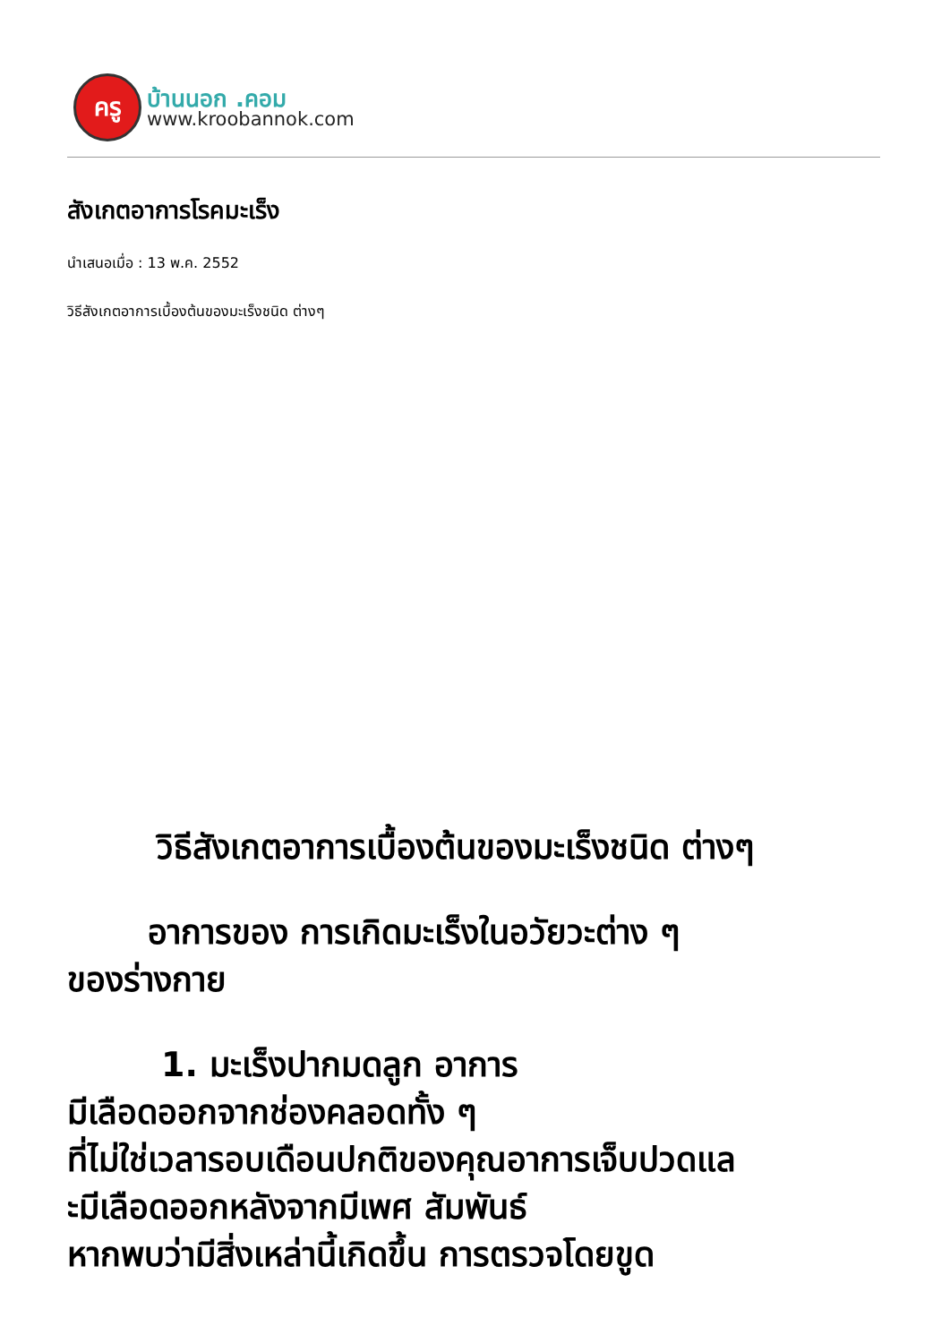ครู
บ้านนอก .คอม
www.kroobannok.com
สังเกตอาการโรคมะเร็ง
นำเสนอเมื่อ : 13 พ.ค. 2552
วิธีสังเกตอาการเบื้องต้นของมะเร็งชนิด ต่างๆ
วิธีสังเกตอาการเบื้องต้นของมะเร็งชนิด ต่างๆ
อาการของ การเกิดมะเร็งในอวัยวะต่าง ๆ
ของร่างกาย
1. มะเร็งปากมดลูก อาการ
มีเลือดออกจากช่องคลอดทั้ง ๆ
ที่ไม่ใช่เวลารอบเดือนปกติของคุณอาการเจ็บปวดแล
ะมีเลือดออกหลังจากมีเพศ สัมพันธ์
หากพบว่ามีสิ่งเหล่านี้เกิดขึ้น การตรวจโดยขูด